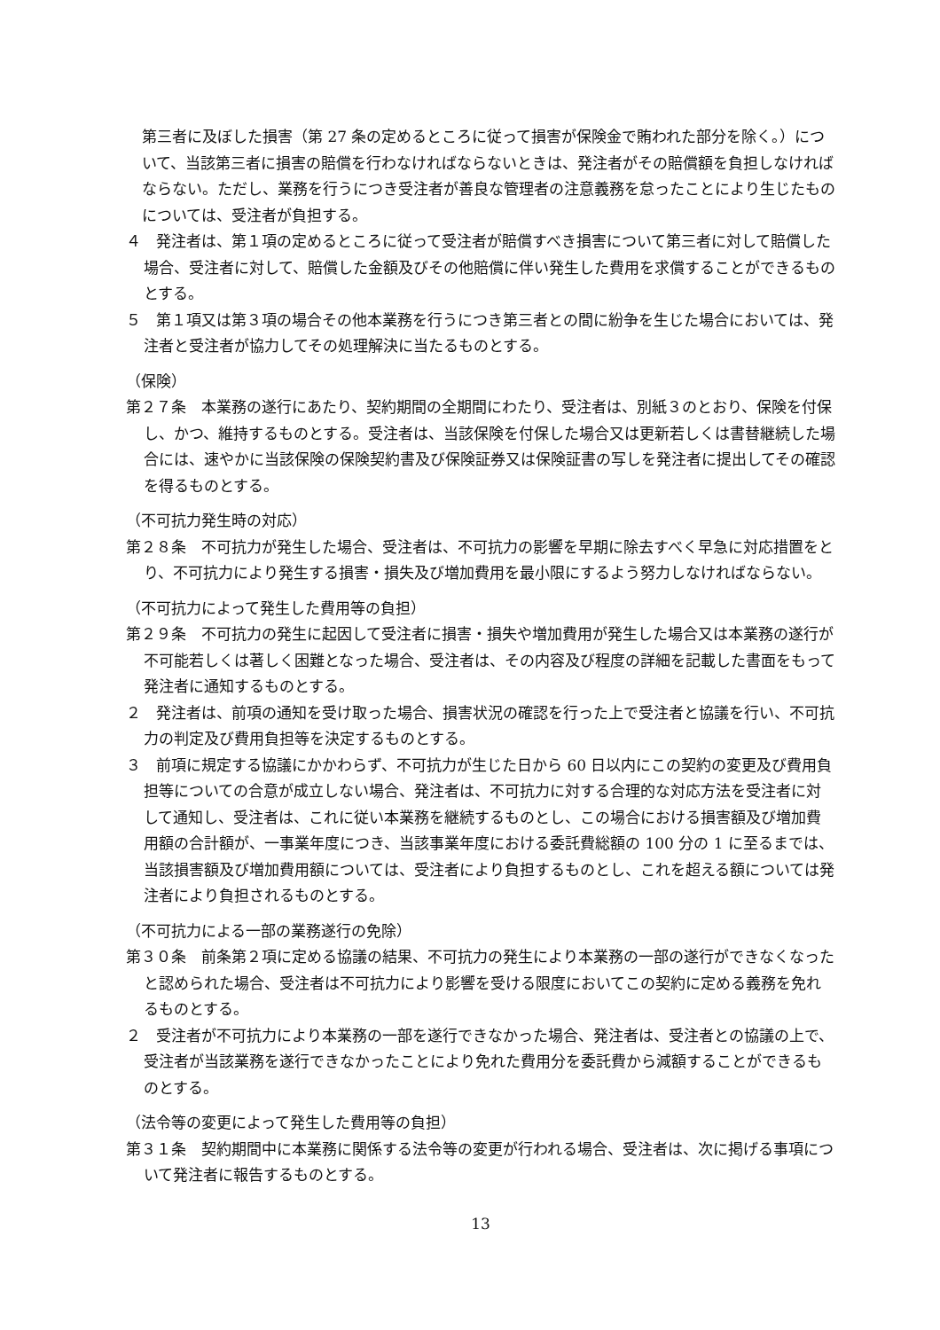第三者に及ぼした損害（第 27 条の定めるところに従って損害が保険金で賄われた部分を除く。）について、当該第三者に損害の賠償を行わなければならないときは、発注者がその賠償額を負担しなければならない。ただし、業務を行うにつき受注者が善良な管理者の注意義務を怠ったことにより生じたものについては、受注者が負担する。
４　発注者は、第１項の定めるところに従って受注者が賠償すべき損害について第三者に対して賠償した場合、受注者に対して、賠償した金額及びその他賠償に伴い発生した費用を求償することができるものとする。
５　第１項又は第３項の場合その他本業務を行うにつき第三者との間に紛争を生じた場合においては、発注者と受注者が協力してその処理解決に当たるものとする。
（保険）
第２７条　本業務の遂行にあたり、契約期間の全期間にわたり、受注者は、別紙３のとおり、保険を付保し、かつ、維持するものとする。受注者は、当該保険を付保した場合又は更新若しくは書替継続した場合には、速やかに当該保険の保険契約書及び保険証券又は保険証書の写しを発注者に提出してその確認を得るものとする。
（不可抗力発生時の対応）
第２８条　不可抗力が発生した場合、受注者は、不可抗力の影響を早期に除去すべく早急に対応措置をとり、不可抗力により発生する損害・損失及び増加費用を最小限にするよう努力しなければならない。
（不可抗力によって発生した費用等の負担）
第２９条　不可抗力の発生に起因して受注者に損害・損失や増加費用が発生した場合又は本業務の遂行が不可能若しくは著しく困難となった場合、受注者は、その内容及び程度の詳細を記載した書面をもって発注者に通知するものとする。
２　発注者は、前項の通知を受け取った場合、損害状況の確認を行った上で受注者と協議を行い、不可抗力の判定及び費用負担等を決定するものとする。
３　前項に規定する協議にかかわらず、不可抗力が生じた日から 60 日以内にこの契約の変更及び費用負担等についての合意が成立しない場合、発注者は、不可抗力に対する合理的な対応方法を受注者に対して通知し、受注者は、これに従い本業務を継続するものとし、この場合における損害額及び増加費用額の合計額が、一事業年度につき、当該事業年度における委託費総額の 100 分の 1 に至るまでは、当該損害額及び増加費用額については、受注者により負担するものとし、これを超える額については発注者により負担されるものとする。
（不可抗力による一部の業務遂行の免除）
第３０条　前条第２項に定める協議の結果、不可抗力の発生により本業務の一部の遂行ができなくなったと認められた場合、受注者は不可抗力により影響を受ける限度においてこの契約に定める義務を免れるものとする。
２　受注者が不可抗力により本業務の一部を遂行できなかった場合、発注者は、受注者との協議の上で、受注者が当該業務を遂行できなかったことにより免れた費用分を委託費から減額することができるものとする。
（法令等の変更によって発生した費用等の負担）
第３１条　契約期間中に本業務に関係する法令等の変更が行われる場合、受注者は、次に掲げる事項について発注者に報告するものとする。
13